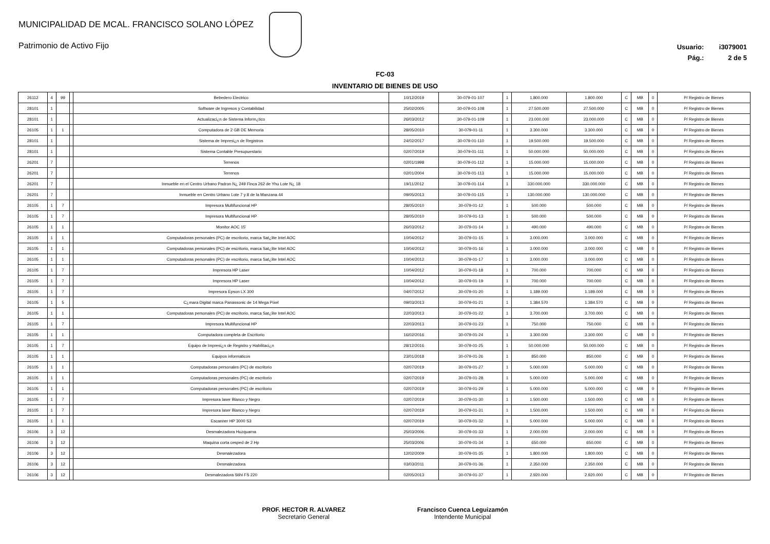MUNICIPALIDAD DE MCAL. FRANCISCO SOLANO LÓPEZ
Patrimonio de Activo Fijo
Usuario: i3079001
Pág.: 2 de 5
FC-03
INVENTARIO DE BIENES DE USO
| 26112 | 4 | 99 | | Bebedero Electrico | 10/12/2019 | 30-079-01-107 | 1 | 1.800.000 | 1.800.000 | C | MB | 0 | P/ Registro de Bienes |
| 28101 | 1 | | | Software de Ingresos y Contabilidad | 25/02/2005 | 30-079-01-108 | 1 | 27.500.000 | 27.500.000 | C | MB | 0 | P/ Registro de Bienes |
| 28101 | 1 | | | Actualizaci¿n de Sistema Inform¿tico | 26/03/2012 | 30-079-01-109 | 1 | 23.000.000 | 23.000.000 | C | MB | 0 | P/ Registro de Bienes |
| 26105 | 1 | 1 | | Computadora de 2 GB DE Memoria | 28/05/2010 | 30-079-01-11 | 1 | 3.300.000 | 3.300.000 | C | MB | 0 | P/ Registro de Bienes |
| 28101 | 1 | | | Sistema de Impresi¿n de Registros | 24/02/2017 | 30-079-01-110 | 1 | 19.500.000 | 19.500.000 | C | MB | 0 | P/ Registro de Bienes |
| 28101 | 1 | | | Sistema Contable Presupuestario | 02/07/2019 | 30-079-01-111 | 1 | 50.000.000 | 50.000.000 | C | MB | 0 | P/ Registro de Bienes |
| 26201 | 7 | | | Terrenos | 02/01/1998 | 30-079-01-112 | 1 | 15.000.000 | 15.000.000 | C | MB | 0 | P/ Registro de Bienes |
| 26201 | 7 | | | Terrenos | 02/01/2004 | 30-079-01-113 | 1 | 15.000.000 | 15.000.000 | C | MB | 0 | P/ Registro de Bienes |
| 26201 | 7 | | | Inmueble en el Centro Urbano Padron N¿ 249 Finca 262 de Yhu Lote N¿ 18 | 19/11/2012 | 30-079-01-114 | 1 | 330.000.000 | 330.000.000 | C | MB | 0 | P/ Registro de Bienes |
| 26201 | 7 | | | Inmueble en Centro Urbano Lote 7 y 8 de la Manzana 44 | 09/05/2013 | 30-079-01-115 | 1 | 130.000.000 | 130.000.000 | C | MB | 0 | P/ Registro de Bienes |
| 26105 | 1 | 7 | | Impresora Multifuncional HP | 28/05/2010 | 30-079-01-12 | 1 | 500.000 | 500.000 | C | MB | 0 | P/ Registro de Bienes |
| 26105 | 1 | 7 | | Impresora Multifuncional HP | 28/05/2010 | 30-079-01-13 | 1 | 500.000 | 500.000 | C | MB | 0 | P/ Registro de Bienes |
| 26105 | 1 | 1 | | Monitor AOC 15' | 26/03/2012 | 30-079-01-14 | 1 | 490.000 | 490.000 | C | MB | 0 | P/ Registro de Bienes |
| 26105 | 1 | 1 | | Computadoras personales (PC) de escritorio, marca Sat¿lite Intel AOC | 10/04/2012 | 30-079-01-15 | 1 | 3.000.000 | 3.000.000 | C | MB | 0 | P/ Registro de Bienes |
| 26105 | 1 | 1 | | Computadoras personales (PC) de escritorio, marca Sat¿lite Intel AOC | 10/04/2012 | 30-079-01-16 | 1 | 3.000.000 | 3.000.000 | C | MB | 0 | P/ Registro de Bienes |
| 26105 | 1 | 1 | | Computadoras personales (PC) de escritorio, marca Sat¿lite Intel AOC | 10/04/2012 | 30-079-01-17 | 1 | 3.000.000 | 3.000.000 | C | MB | 0 | P/ Registro de Bienes |
| 26105 | 1 | 7 | | Impresora HP Laser | 10/04/2012 | 30-079-01-18 | 1 | 700.000 | 700.000 | C | MB | 0 | P/ Registro de Bienes |
| 26105 | 1 | 7 | | Impresora HP Laser | 10/04/2012 | 30-079-01-19 | 1 | 700.000 | 700.000 | C | MB | 0 | P/ Registro de Bienes |
| 26105 | 1 | 7 | | Impresora Epson LX 300 | 04/07/2012 | 30-079-01-20 | 1 | 1.189.000 | 1.189.000 | C | MB | 0 | P/ Registro de Bienes |
| 26105 | 1 | 5 | | C¿mara Digital marca Panassonic de 14 Mega Pixel | 09/03/2013 | 30-079-01-21 | 1 | 1.384.570 | 1.384.570 | C | MB | 0 | P/ Registro de Bienes |
| 26105 | 1 | 1 | | Computadoras personales (PC) de escritorio, marca Sat¿lite Intel AOC | 22/03/2013 | 30-079-01-22 | 1 | 3.700.000 | 3.700.000 | C | MB | 0 | P/ Registro de Bienes |
| 26105 | 1 | 7 | | Impresora Multifuncional HP | 22/03/2013 | 30-079-01-23 | 1 | 750.000 | 750.000 | C | MB | 0 | P/ Registro de Bienes |
| 26105 | 1 | 1 | | Computadora completa de Escritorio | 16/02/2016 | 30-079-01-24 | 1 | 3.300.000 | 3.300.000 | C | MB | 0 | P/ Registro de Bienes |
| 26105 | 1 | 7 | | Equipo de Impresi¿n de Registro y Habilitaci¿n | 28/12/2016 | 30-079-01-25 | 1 | 50.000.000 | 50.000.000 | C | MB | 0 | P/ Registro de Bienes |
| 26105 | 1 | 1 | | Equipos informaticos | 23/01/2018 | 30-079-01-26 | 1 | 850.000 | 850.000 | C | MB | 0 | P/ Registro de Bienes |
| 26105 | 1 | 1 | | Computadoras personales (PC) de escritorio | 02/07/2019 | 30-079-01-27 | 1 | 5.000.000 | 5.000.000 | C | MB | 0 | P/ Registro de Bienes |
| 26105 | 1 | 1 | | Computadoras personales (PC) de escritorio | 02/07/2019 | 30-079-01-28 | 1 | 5.000.000 | 5.000.000 | C | MB | 0 | P/ Registro de Bienes |
| 26105 | 1 | 1 | | Computadoras personales (PC) de escritorio | 02/07/2019 | 30-079-01-29 | 1 | 5.000.000 | 5.000.000 | C | MB | 0 | P/ Registro de Bienes |
| 26105 | 1 | 7 | | Impresora laser Blanco y Negro | 02/07/2019 | 30-079-01-30 | 1 | 1.500.000 | 1.500.000 | C | MB | 0 | P/ Registro de Bienes |
| 26105 | 1 | 7 | | Impresora laser Blanco y Negro | 02/07/2019 | 30-079-01-31 | 1 | 1.500.000 | 1.500.000 | C | MB | 0 | P/ Registro de Bienes |
| 26105 | 1 | 1 | | Escanner HP 3000 S3 | 02/07/2019 | 30-079-01-32 | 1 | 5.000.000 | 5.000.000 | C | MB | 0 | P/ Registro de Bienes |
| 26106 | 3 | 12 | | Desmalezadora Huzquarna | 25/03/2006 | 30-079-01-33 | 1 | 2.000.000 | 2.000.000 | C | MB | 0 | P/ Registro de Bienes |
| 26106 | 3 | 12 | | Maquina corta cesped de 2 Hp | 25/03/2006 | 30-079-01-34 | 1 | 650.000 | 650.000 | C | MB | 0 | P/ Registro de Bienes |
| 26106 | 3 | 12 | | Desmalezadora | 12/02/2009 | 30-079-01-35 | 1 | 1.800.000 | 1.800.000 | C | MB | 0 | P/ Registro de Bienes |
| 26106 | 3 | 12 | | Desmalezadora | 03/03/2011 | 30-079-01-36 | 1 | 2.350.000 | 2.350.000 | C | MB | 0 | P/ Registro de Bienes |
| 26106 | 3 | 12 | | Desmalezadora Stihl FS 220 | 02/05/2013 | 30-079-01-37 | 1 | 2.920.000 | 2.920.000 | C | MB | 0 | P/ Registro de Bienes |
PROF. HECTOR R. ALVAREZ
Secretario General
Francisco Cuenca Leguizamón
Intendente Municipal